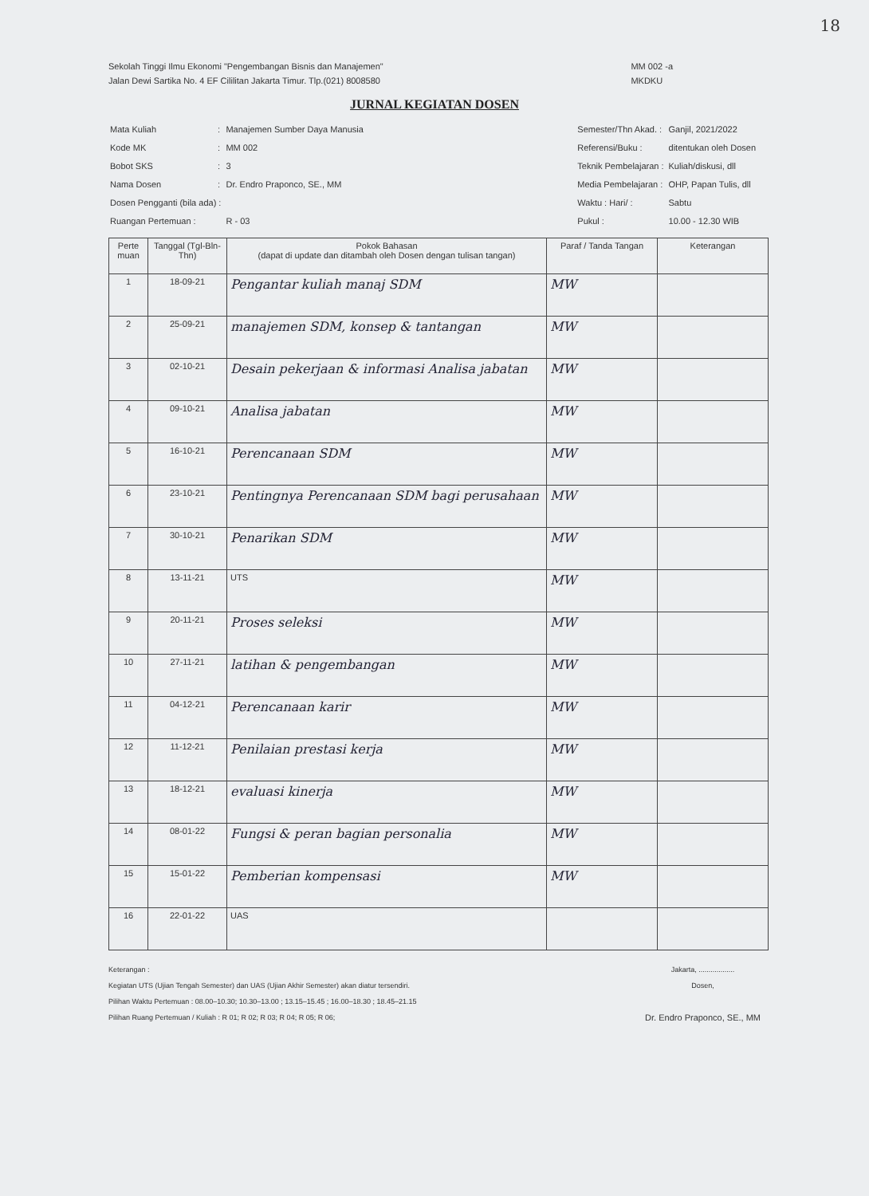18
Sekolah Tinggi Ilmu Ekonomi "Pengembangan Bisnis dan Manajemen"
Jalan Dewi Sartika No. 4 EF Cililitan Jakarta Timur. Tlp.(021) 8008580
MM 002 -a
MKDKU
JURNAL KEGIATAN DOSEN
| Mata Kuliah | : | Manajemen Sumber Daya Manusia |
| Kode MK | : | MM 002 |
| Bobot SKS | : | 3 |
| Nama Dosen | : | Dr. Endro Praponco, SE., MM |
| Dosen Pengganti (bila ada) : | | |
| Ruangan Pertemuan : | | R - 03 |
| Semester/Thn Akad. : | Ganjil, 2021/2022 |
| Referensi/Buku : | ditentukan oleh Dosen |
| Teknik Pembelajaran : | Kuliah/diskusi, dll |
| Media Pembelajaran : | OHP, Papan Tulis, dll |
| Waktu : Hari/ : | Sabtu |
| Pukul : | 10.00 - 12.30 WIB |
| Perte muan | Tanggal (Tgl-Bln-Thn) | Pokok Bahasan (dapat di update dan ditambah oleh Dosen dengan tulisan tangan) | Paraf / Tanda Tangan | Keterangan |
| --- | --- | --- | --- | --- |
| 1 | 18-09-21 | Pengantar kuliah manaj SDM | MW | |
| 2 | 25-09-21 | manajemen SDM, konsep & tantangan | MW | |
| 3 | 02-10-21 | Desain pekerjaan & informasi Analisa jabatan | MW | |
| 4 | 09-10-21 | Analisa jabatan | MW | |
| 5 | 16-10-21 | Perencanaan SDM | MW | |
| 6 | 23-10-21 | Pentingnya Perencanaan SDM bagi perusahaan | MW | |
| 7 | 30-10-21 | Penarikan SDM | MW | |
| 8 | 13-11-21 | UTS | MW | |
| 9 | 20-11-21 | Proses seleksi | MW | |
| 10 | 27-11-21 | latihan & pengembangan | MW | |
| 11 | 04-12-21 | Perencanaan karir | MW | |
| 12 | 11-12-21 | Penilaian prestasi kerja | MW | |
| 13 | 18-12-21 | evaluasi kinerja | MW | |
| 14 | 08-01-22 | Fungsi & peran bagian personalia | MW | |
| 15 | 15-01-22 | Pemberian kompensasi | MW | |
| 16 | 22-01-22 | UAS | | |
Keterangan :
Kegiatan UTS (Ujian Tengah Semester) dan UAS (Ujian Akhir Semester) akan diatur tersendiri.
Pilihan Waktu Pertemuan : 08.00–10.30; 10.30–13.00 ; 13.15–15.45 ; 16.00–18.30 ; 18.45–21.15
Pilihan Ruang Pertemuan / Kuliah : R 01; R 02; R 03; R 04; R 05; R 06;
Jakarta, ..................
Dosen,
Dr. Endro Praponco, SE., MM